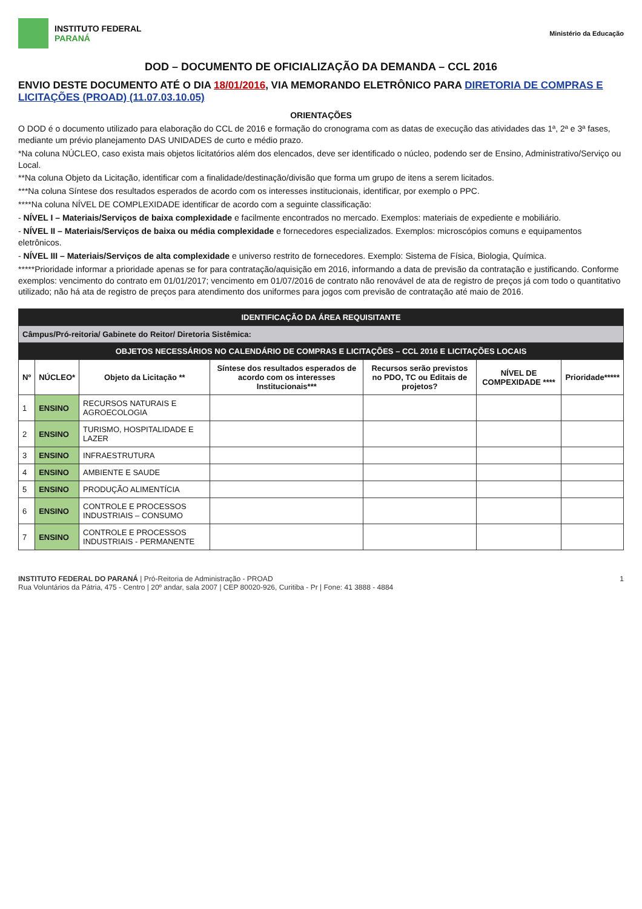INSTITUTO FEDERAL
PARANÁ
Ministério da Educação
DOD – DOCUMENTO DE OFICIALIZAÇÃO DA DEMANDA – CCL 2016
ENVIO DESTE DOCUMENTO ATÉ O DIA 18/01/2016, VIA MEMORANDO ELETRÔNICO PARA DIRETORIA DE COMPRAS E LICITAÇÕES (PROAD) (11.07.03.10.05)
ORIENTAÇÕES
O DOD é o documento utilizado para elaboração do CCL de 2016 e formação do cronograma com as datas de execução das atividades das 1ª, 2ª e 3ª fases, mediante um prévio planejamento DAS UNIDADES de curto e médio prazo.
*Na coluna NÚCLEO, caso exista mais objetos licitatórios além dos elencados, deve ser identificado o núcleo, podendo ser de Ensino, Administrativo/Serviço ou Local.
**Na coluna Objeto da Licitação, identificar com a finalidade/destinação/divisão que forma um grupo de itens a serem licitados.
***Na coluna Síntese dos resultados esperados de acordo com os interesses institucionais, identificar, por exemplo o PPC.
****Na coluna NÍVEL DE COMPLEXIDADE identificar de acordo com a seguinte classificação:
- NÍVEL I – Materiais/Serviços de baixa complexidade e facilmente encontrados no mercado. Exemplos: materiais de expediente e mobiliário.
- NÍVEL II – Materiais/Serviços de baixa ou média complexidade e fornecedores especializados. Exemplos: microscópios comuns e equipamentos eletrônicos.
- NÍVEL III – Materiais/Serviços de alta complexidade e universo restrito de fornecedores. Exemplo: Sistema de Física, Biologia, Química.
*****Prioridade informar a prioridade apenas se for para contratação/aquisição em 2016, informando a data de previsão da contratação e justificando. Conforme exemplos: vencimento do contrato em 01/01/2017; vencimento em 01/07/2016 de contrato não renovável de ata de registro de preços já com todo o quantitativo utilizado; não há ata de registro de preços para atendimento dos uniformes para jogos com previsão de contratação até maio de 2016.
| IDENTIFICAÇÃO DA ÁREA REQUISITANTE | | | | | | |
| Câmpus/Pró-reitoria/ Gabinete do Reitor/ Diretoria Sistêmica: | | | | | | |
| OBJETOS NECESSÁRIOS NO CALENDÁRIO DE COMPRAS E LICITAÇÕES – CCL 2016 E LICITAÇÕES LOCAIS | | | | | | |
| Nº | NÚCLEO* | Objeto da Licitação ** | Síntese dos resultados esperados de acordo com os interesses Institucionais*** | Recursos serão previstos no PDO, TC ou Editais de projetos? | NÍVEL DE COMPEXIDADE **** | Prioridade***** |
| 1 | ENSINO | RECURSOS NATURAIS E AGROECOLOGIA | | | | |
| 2 | ENSINO | TURISMO, HOSPITALIDADE E LAZER | | | | |
| 3 | ENSINO | INFRAESTRUTURA | | | | |
| 4 | ENSINO | AMBIENTE E SAUDE | | | | |
| 5 | ENSINO | PRODUÇÃO ALIMENTÍCIA | | | | |
| 6 | ENSINO | CONTROLE E PROCESSOS INDUSTRIAIS – CONSUMO | | | | |
| 7 | ENSINO | CONTROLE E PROCESSOS INDUSTRIAIS - PERMANENTE | | | | |
INSTITUTO FEDERAL DO PARANÁ | Pró-Reitoria de Administração - PROAD
Rua Voluntários da Pátria, 475 - Centro | 20º andar, sala 2007 | CEP 80020-926, Curitiba - Pr | Fone: 41 3888 - 4884
1